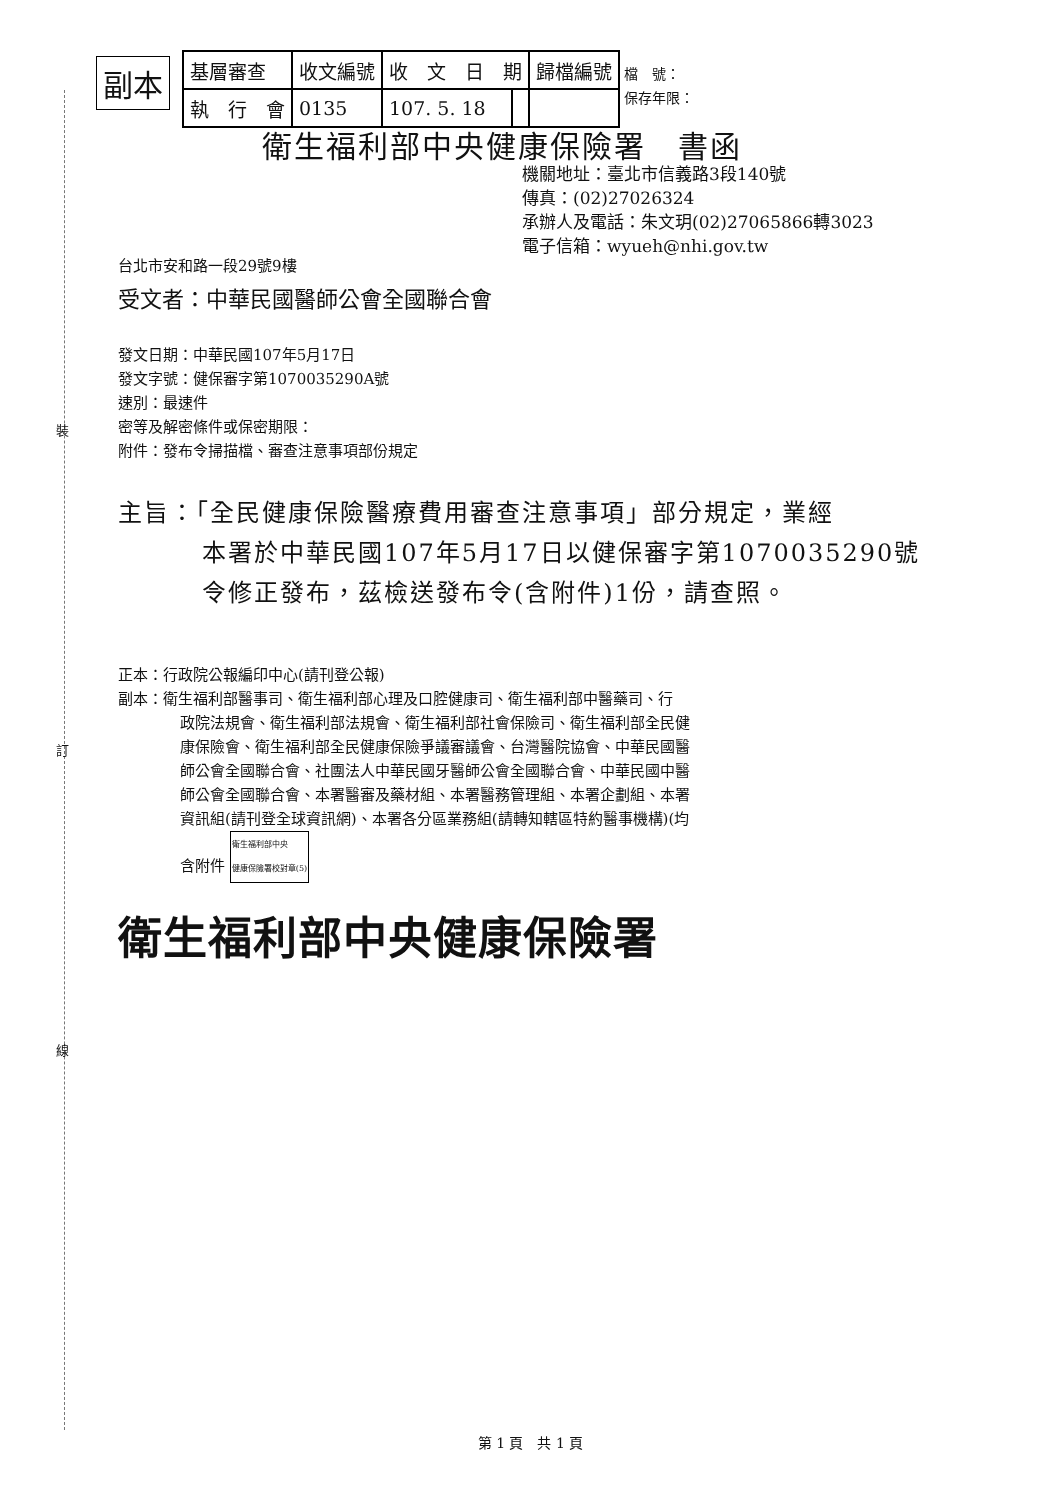裝
訂
線
副本
| 基層審查 | 收文編號 | 收 文 日 期 | | 歸檔編號 |
| 執 行 會 | 0135 | 107. 5. 18 | | |
檔　號：
保存年限：
衛生福利部中央健康保險署　書函
機關地址：臺北市信義路3段140號
傳真：(02)27026324
承辦人及電話：朱文玥(02)27065866轉3023
電子信箱：wyueh@nhi.gov.tw
台北市安和路一段29號9樓
受文者：中華民國醫師公會全國聯合會
發文日期：中華民國107年5月17日
發文字號：健保審字第1070035290A號
速別：最速件
密等及解密條件或保密期限：
附件：發布令掃描檔、審查注意事項部份規定
主旨：「全民健康保險醫療費用審查注意事項」部分規定，業經
本署於中華民國107年5月17日以健保審字第1070035290號
令修正發布，茲檢送發布令(含附件)1份，請查照。
正本：行政院公報編印中心(請刊登公報)
副本：衛生福利部醫事司、衛生福利部心理及口腔健康司、衛生福利部中醫藥司、行
政院法規會、衛生福利部法規會、衛生福利部社會保險司、衛生福利部全民健
康保險會、衛生福利部全民健康保險爭議審議會、台灣醫院協會、中華民國醫
師公會全國聯合會、社團法人中華民國牙醫師公會全國聯合會、中華民國中醫
師公會全國聯合會、本署醫審及藥材組、本署醫務管理組、本署企劃組、本署
資訊組(請刊登全球資訊網)、本署各分區業務組(請轉知轄區特約醫事機構)(均
含附件 衛生福利部中央
健康保險署校對章(5)
衛生福利部中央健康保險署
第 1 頁　共 1 頁